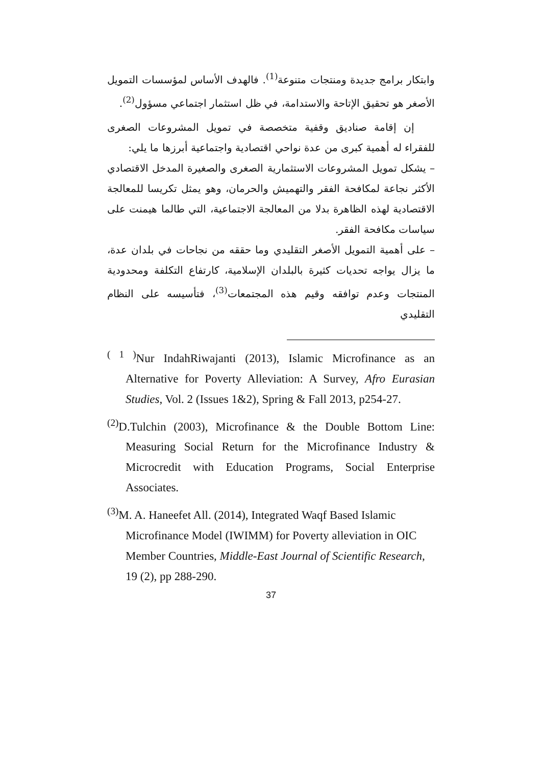وابتكار برامج جديدة ومنتجات متنوعة<sup>(1)</sup>. فالهدف الأساس لمؤسسات التمويل الأصغر هو تحقيق الإتاحة والاستدامة، في ظل استثمار اجتماعي مسؤول<sup>(2)</sup>.
إن إقامة صناديق وقفية متخصصة في تمويل المشروعات الصغرى للفقراء له أهمية كبرى من عدة نواحي اقتصادية واجتماعية أبرزها ما يلي:
– يشكل تمويل المشروعات الاستثمارية الصغرى والصغيرة المدخل الاقتصادي الأكثر نجاعة لمكافحة الفقر والتهميش والحرمان، وهو يمثل تكريسا للمعالجة الاقتصادية لهذه الظاهرة بدلا من المعالجة الاجتماعية، التي طالما هيمنت على سياسات مكافحة الفقر.
– على أهمية التمويل الأصغر التقليدي وما حققه من نجاحات في بلدان عدة، ما يزال يواجه تحديات كثيرة بالبلدان الإسلامية، كارتفاع التكلفة ومحدودية المنتجات وعدم توافقه وقيم هذه المجتمعات<sup>(3)</sup>، فتأسيسه على النظام التقليدي
<sup>( 1 )</sup>Nur IndahRiwajanti (2013), Islamic Microfinance as an Alternative for Poverty Alleviation: A Survey, Afro Eurasian Studies, Vol. 2 (Issues 1&2), Spring & Fall 2013, p254-27.
<sup>(2)</sup> D.Tulchin (2003), Microfinance & the Double Bottom Line: Measuring Social Return for the Microfinance Industry & Microcredit with Education Programs, Social Enterprise Associates.
<sup>(3)</sup> M. A. Haneefet All. (2014), Integrated Waqf Based Islamic Microfinance Model (IWIMM) for Poverty alleviation in OIC Member Countries, Middle-East Journal of Scientific Research, 19 (2), pp 288-290.
37